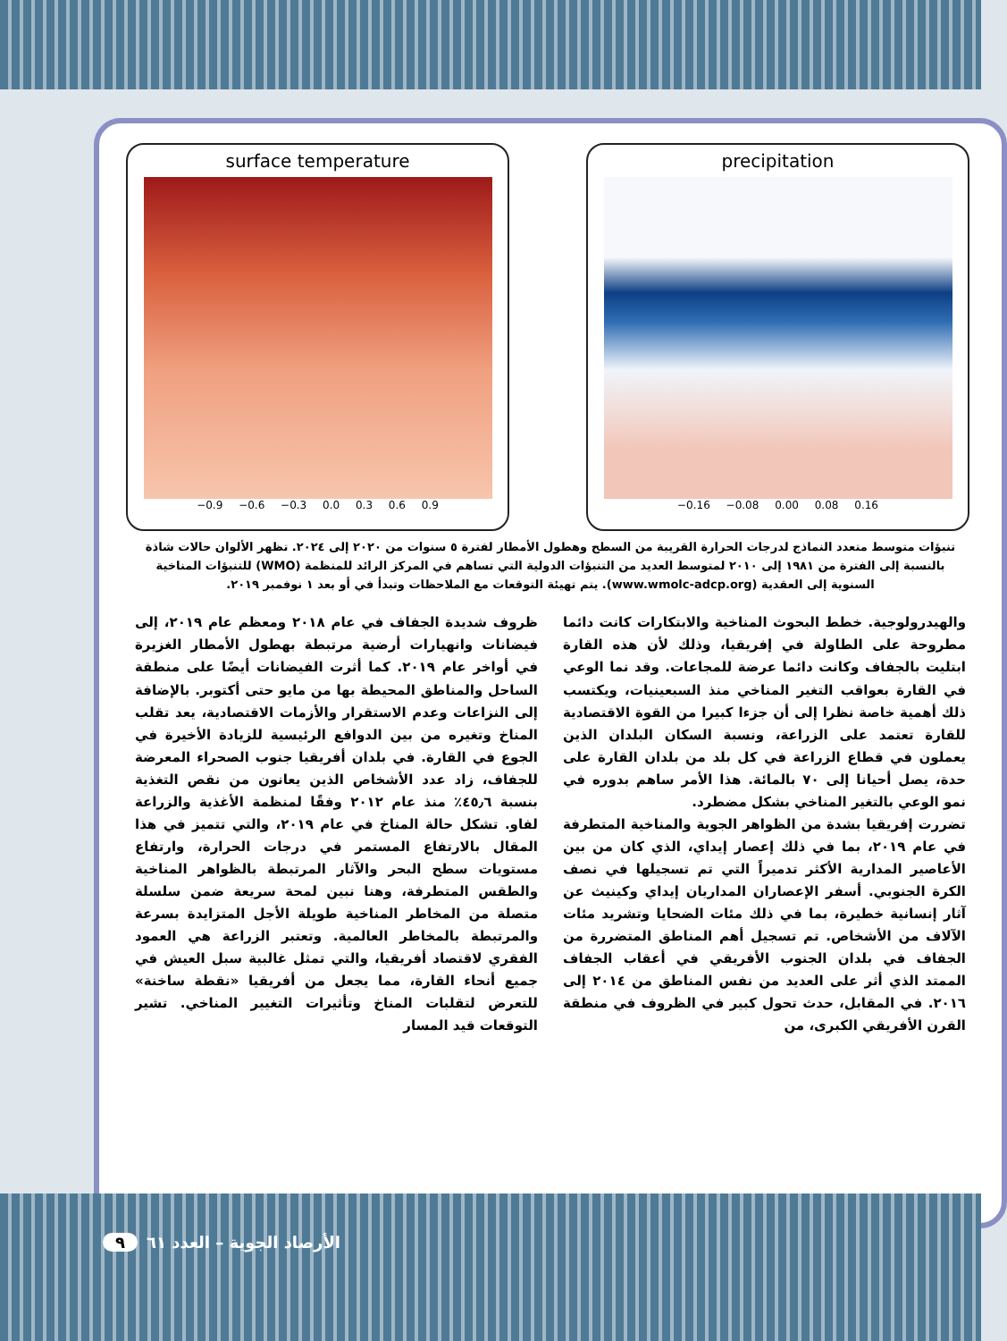surface temperature
−0.9 −0.6 −0.3 0.0 0.3 0.6 0.9
precipitation
−0.16 −0.08 0.00 0.08 0.16
تنبؤات متوسط متعدد النماذج لدرجات الحرارة القريبة من السطح وهطول الأمطار لفترة ٥ سنوات من ٢٠٢٠ إلى ٢٠٢٤. تظهر الألوان حالات شاذة بالنسبة إلى الفترة من ١٩٨١ إلى ٢٠١٠ لمتوسط العديد من التنبؤات الدولية التي تساهم في المركز الرائد للمنظمة (WMO) للتنبؤات المناخية السنوية إلى العقدية (www.wmolc-adcp.org). يتم تهيئة التوقعات مع الملاحظات وتبدأ في أو بعد ١ نوفمبر ٢٠١٩.
والهيدرولوجية. خطط البحوث المناخية والابتكارات كانت دائما مطروحة على الطاولة في إفريقيا، وذلك لأن هذه القارة ابتليت بالجفاف وكانت دائما عرضة للمجاعات. وقد نما الوعي في القارة بعواقب التغير المناخي منذ السبعينيات، ويكتسب ذلك أهمية خاصة نظرا إلى أن جزءا كبيرا من القوة الاقتصادية للقارة تعتمد على الزراعة، ونسبة السكان البلدان الذين يعملون في قطاع الزراعة في كل بلد من بلدان القارة على حدة، يصل أحيانا إلى ٧٠ بالمائة. هذا الأمر ساهم بدوره في نمو الوعي بالتغير المناخي بشكل مضطرد.
تضررت إفريقيا بشدة من الظواهر الجوية والمناخية المتطرفة في عام ٢٠١٩، بما في ذلك إعصار إيداي، الذي كان من بين الأعاصير المدارية الأكثر تدميراً التي تم تسجيلها في نصف الكرة الجنوبي. أسفر الإعصاران المداريان إيداي وكينيث عن آثار إنسانية خطيرة، بما في ذلك مئات الضحايا وتشريد مئات الآلاف من الأشخاص. تم تسجيل أهم المناطق المتضررة من الجفاف في بلدان الجنوب الأفريقي في أعقاب الجفاف الممتد الذي أثر على العديد من نفس المناطق من ٢٠١٤ إلى ٢٠١٦. في المقابل، حدث تحول كبير في الظروف في منطقة القرن الأفريقي الكبرى، من
ظروف شديدة الجفاف في عام ٢٠١٨ ومعظم عام ٢٠١٩، إلى فيضانات وانهيارات أرضية مرتبطة بهطول الأمطار الغزيرة في أواخر عام ٢٠١٩. كما أثرت الفيضانات أيضًا على منطقة الساحل والمناطق المحيطة بها من مايو حتى أكتوبر. بالإضافة إلى النزاعات وعدم الاستقرار والأزمات الاقتصادية، يعد تقلب المناخ وتغيره من بين الدوافع الرئيسية للزيادة الأخيرة في الجوع في القارة. في بلدان أفريقيا جنوب الصحراء المعرضة للجفاف، زاد عدد الأشخاص الذين يعانون من نقص التغذية بنسبة ٤٥٫٦٪ منذ عام ٢٠١٢ وفقًا لمنظمة الأغذية والزراعة لفاو. تشكل حالة المناخ في عام ٢٠١٩، والتي تتميز في هذا المقال بالارتفاع المستمر في درجات الحرارة، وارتفاع مستويات سطح البحر والآثار المرتبطة بالظواهر المناخية والطقس المتطرفة، وهنا نبين لمحة سريعة ضمن سلسلة متصلة من المخاطر المناخية طويلة الأجل المتزايدة بسرعة والمرتبطة بالمخاطر العالمية. وتعتبر الزراعة هي العمود الفقري لاقتصاد أفريقيا، والتي تمثل غالبية سبل العيش في جميع أنحاء القارة، مما يجعل من أفريقيا «نقطة ساخنة» للتعرض لتقلبات المناخ وتأثيرات التغيير المناخي. تشير التوقعات قيد المسار
الأرصاد الجوية – العدد ٦١ ٩